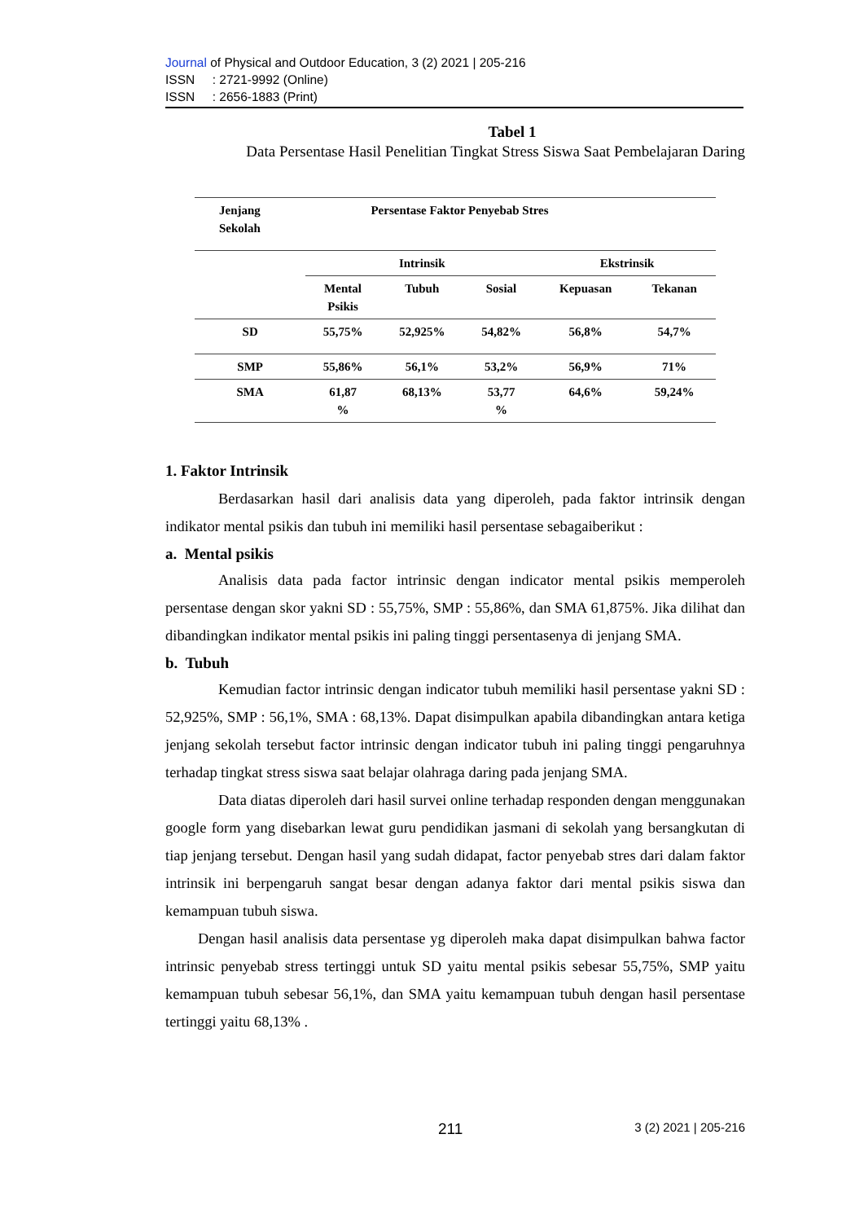Journal of Physical and Outdoor Education, 3 (2) 2021 | 205-216
ISSN : 2721-9992 (Online)
ISSN : 2656-1883 (Print)
Tabel 1
Data Persentase Hasil Penelitian Tingkat Stress Siswa Saat Pembelajaran Daring
| Jenjang Sekolah | Persentase Faktor Penyebab Stres | | | | |
| | Intrinsik | | | Ekstrinsik | |
| | Mental Psikis | Tubuh | Sosial | Kepuasan | Tekanan |
| SD | 55,75% | 52,925% | 54,82% | 56,8% | 54,7% |
| SMP | 55,86% | 56,1% | 53,2% | 56,9% | 71% |
| SMA | 61,87 % | 68,13% | 53,77 % | 64,6% | 59,24% |
1. Faktor Intrinsik
Berdasarkan hasil dari analisis data yang diperoleh, pada faktor intrinsik dengan indikator mental psikis dan tubuh ini memiliki hasil persentase sebagaiberikut :
a. Mental psikis
Analisis data pada factor intrinsic dengan indicator mental psikis memperoleh persentase dengan skor yakni SD : 55,75%, SMP : 55,86%, dan SMA 61,875%. Jika dilihat dan dibandingkan indikator mental psikis ini paling tinggi persentasenya di jenjang SMA.
b. Tubuh
Kemudian factor intrinsic dengan indicator tubuh memiliki hasil persentase yakni SD : 52,925%, SMP : 56,1%, SMA : 68,13%. Dapat disimpulkan apabila dibandingkan antara ketiga jenjang sekolah tersebut factor intrinsic dengan indicator tubuh ini paling tinggi pengaruhnya terhadap tingkat stress siswa saat belajar olahraga daring pada jenjang SMA.
Data diatas diperoleh dari hasil survei online terhadap responden dengan menggunakan google form yang disebarkan lewat guru pendidikan jasmani di sekolah yang bersangkutan di tiap jenjang tersebut. Dengan hasil yang sudah didapat, factor penyebab stres dari dalam faktor intrinsik ini berpengaruh sangat besar dengan adanya faktor dari mental psikis siswa dan kemampuan tubuh siswa.
Dengan hasil analisis data persentase yg diperoleh maka dapat disimpulkan bahwa factor intrinsic penyebab stress tertinggi untuk SD yaitu mental psikis sebesar 55,75%, SMP yaitu kemampuan tubuh sebesar 56,1%, dan SMA yaitu kemampuan tubuh dengan hasil persentase tertinggi yaitu 68,13% .
211 3 (2) 2021 | 205-216